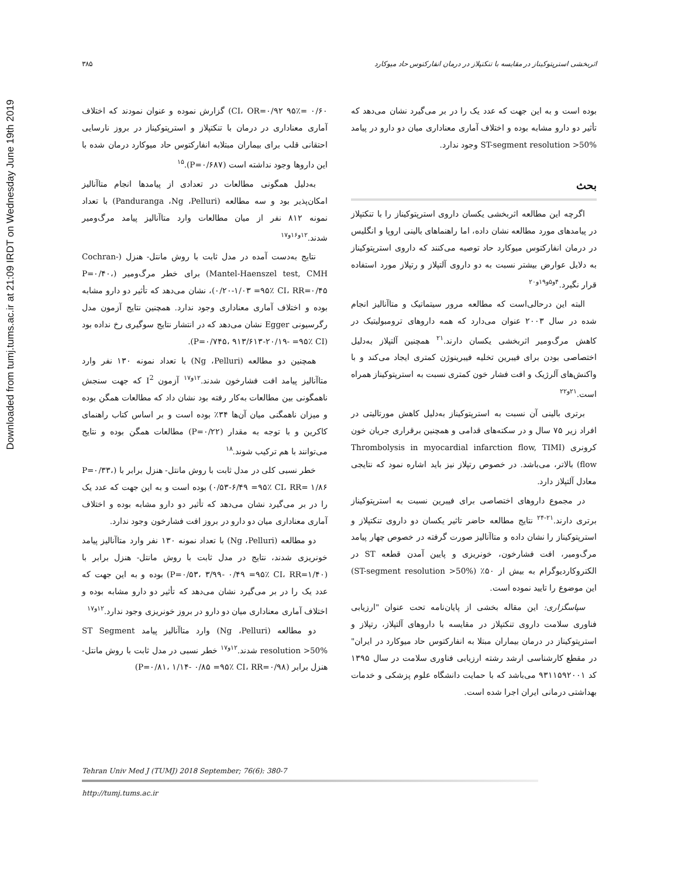Downloaded from tumj.tums.ac.ir at 21:09 IRDT on Wednesday June 19th 2019
۳۸۵ اثربخشی استرپتوکیناز در مقایسه با تنکتپلاز در درمان انفارکتوس حاد میوکارد
۰/۶۰ =۹۵٪ CI، OR=۰/۹۲) گزارش نموده و عنوان نمودند که اختلاف آماری معناداری در درمان با تنکتپلاز و استرپتوکیناز در بروز نارسایی احتقانی قلب برای بیماران مبتلابه انفارکتوس حاد میوکارد درمان شده با این داروها وجود نداشته است (P=۰/۶۸۷).<sup>۱۵</sup>
به‌دلیل همگونی مطالعات در تعدادی از پیامدها انجام متاآنالیز امکان‌پذیر بود و سه مطالعه (Panduranga ،Ng ،Pelluri) با تعداد نمونه ۸۱۲ نفر از میان مطالعات وارد متاآنالیز پیامد مرگ‌ومیر شدند.<sup>۱۲و۱۶و۱۷</sup>
نتایج به‌دست آمده در مدل ثابت با روش مانتل- هنزل (Cochran-Mantel-Haenszel test, CMH) برای خطر مرگ‌ومیر (P=۰/۴۰، ۰/۲۰-۱/۰۳ =۹۵٪ CI، RR=۰/۴۵)، نشان می‌دهد که تأثیر دو دارو مشابه بوده و اختلاف آماری معناداری وجود ندارد. همچنین نتایج آزمون مدل رگرسیونی Egger نشان می‌دهد که در انتشار نتایج سوگیری رخ نداده بود (P=۰/۷۴۵، ۹۱۳/۶۱۳-۲۰/۱۹- =۹۵٪ CI).
همچنین دو مطالعه (Ng ،Pelluri) با تعداد نمونه ۱۳۰ نفر وارد متاآنالیز پیامد افت فشارخون شدند.<sup>۱۲و۱۷</sup> آزمون I<sup>2</sup> که جهت سنجش ناهمگونی بین مطالعات به‌کار رفته بود نشان داد که مطالعات همگن بوده و میزان ناهمگنی میان آن‌ها ۳۴٪ بوده است و بر اساس کتاب راهنمای کاکرین و با توجه به مقدار (P=۰/۲۲) مطالعات همگن بوده و نتایج می‌توانند با هم ترکیب شوند.<sup>۱۸</sup>
خطر نسبی کلی در مدل ثابت با روش مانتل- هنزل برابر با (P=۰/۳۳، ۰/۵۳-۶/۴۹ =۹۵٪ CI، RR= ۱/۸۶) بوده است و به این جهت که عدد یک را در بر می‌گیرد نشان می‌دهد که تأثیر دو دارو مشابه بوده و اختلاف آماری معناداری میان دو دارو در بروز افت فشارخون وجود ندارد.
دو مطالعه (Ng ،Pelluri) با تعداد نمونه ۱۳۰ نفر وارد متاآنالیز پیامد خونریزی شدند، نتایج در مدل ثابت با روش مانتل- هنزل برابر با (P=۰/۵۳، ۳/۹۹- ۰/۴۹ =۹۵٪ CI، RR=۱/۴۰) بوده و به این جهت که عدد یک را در بر می‌گیرد نشان می‌دهد که تأثیر دو دارو مشابه بوده و اختلاف آماری معناداری میان دو دارو در بروز خونریزی وجود ندارد.<sup>۱۲و۱۷</sup>
دو مطالعه (Ng ،Pelluri) وارد متاآنالیز پیامد ST Segment resolution >50% شدند.<sup>۱۲و۱۷</sup> خطر نسبی در مدل ثابت با روش مانتل- هنزل برابر (P=۰/۸۱، ۱/۱۴- ۰/۸۵ =۹۵٪ CI، RR=۰/۹۸)
بوده است و به این جهت که عدد یک را در بر می‌گیرد نشان می‌دهد که تأثیر دو دارو مشابه بوده و اختلاف آماری معناداری میان دو دارو در پیامد ST-segment resolution >50% وجود ندارد.
بحث
اگرچه این مطالعه اثربخشی یکسان داروی استرپتوکیناز را با تنکتپلاز در پیامدهای مورد مطالعه نشان داده، اما راهنماهای بالینی اروپا و انگلیس در درمان انفارکتوس میوکارد حاد توصیه می‌کنند که داروی استرپتوکیناز به دلایل عوارض بیشتر نسبت به دو داروی آلتپلاز و رتپلاز مورد استفاده قرار نگیرد.<sup>۴و۵و۱۹و۲۰</sup>
البته این درحالی‌است که مطالعه مرور سیتماتیک و متاآنالیز انجام شده در سال ۲۰۰۳ عنوان می‌دارد که همه داروهای ترومبولیتیک در کاهش مرگ‌ومیر اثربخشی یکسان دارند.<sup>۲۱</sup> همچنین آلتپلاز به‌دلیل اختصاصی بودن برای فیبرین تخلیه فیبرینوژن کمتری ایجاد می‌کند و با واکنش‌های آلرژیک و افت فشار خون کمتری نسبت به استرپتوکیناز همراه است.<sup>۲۱و۲۲</sup>
برتری بالینی آن نسبت به استرپتوکیناز به‌دلیل کاهش مورتالیتی در افراد زیر ۷۵ سال و در سکته‌های قدامی و همچنین برقراری جریان خون کرونری (Thrombolysis in myocardial infarction flow, TIMI flow) بالاتر، می‌باشد. در خصوص رتپلاز نیز باید اشاره نمود که نتایجی معادل آلتپلاز دارد.
در مجموع داروهای اختصاصی برای فیبرین نسبت به استرپتوکیناز برتری دارند.<sup>۲۱-۲۴</sup> نتایج مطالعه حاضر تاثیر یکسان دو داروی تنکتپلاز و استرپتوکیناز را نشان داده و متاآنالیز صورت گرفته در خصوص چهار پیامد مرگ‌ومیر، افت فشارخون، خونریزی و پایین آمدن قطعه ST در الکتروکاردیوگرام به بیش از ۵۰٪ (ST-segment resolution >50%) این موضوع را تایید نموده است.
سپاسگزاری: این مقاله بخشی از پایان‌نامه تحت عنوان "ارزیابی فناوری سلامت داروی تنکتپلاز در مقایسه با داروهای آلتپلاز، رتپلاز و استرپتوکیناز در درمان بیماران مبتلا به انفارکتوس حاد میوکارد در ایران" در مقطع کارشناسی ارشد رشته ارزیابی فناوری سلامت در سال ۱۳۹۵ کد ۹۳۱۱۵۹۲۰۰۱ می‌باشد که با حمایت دانشگاه علوم پزشکی و خدمات بهداشتی درمانی ایران اجرا شده است.
Tehran Univ Med J (TUMJ) 2018 September; 76(6): 380-7
http://tumj.tums.ac.ir